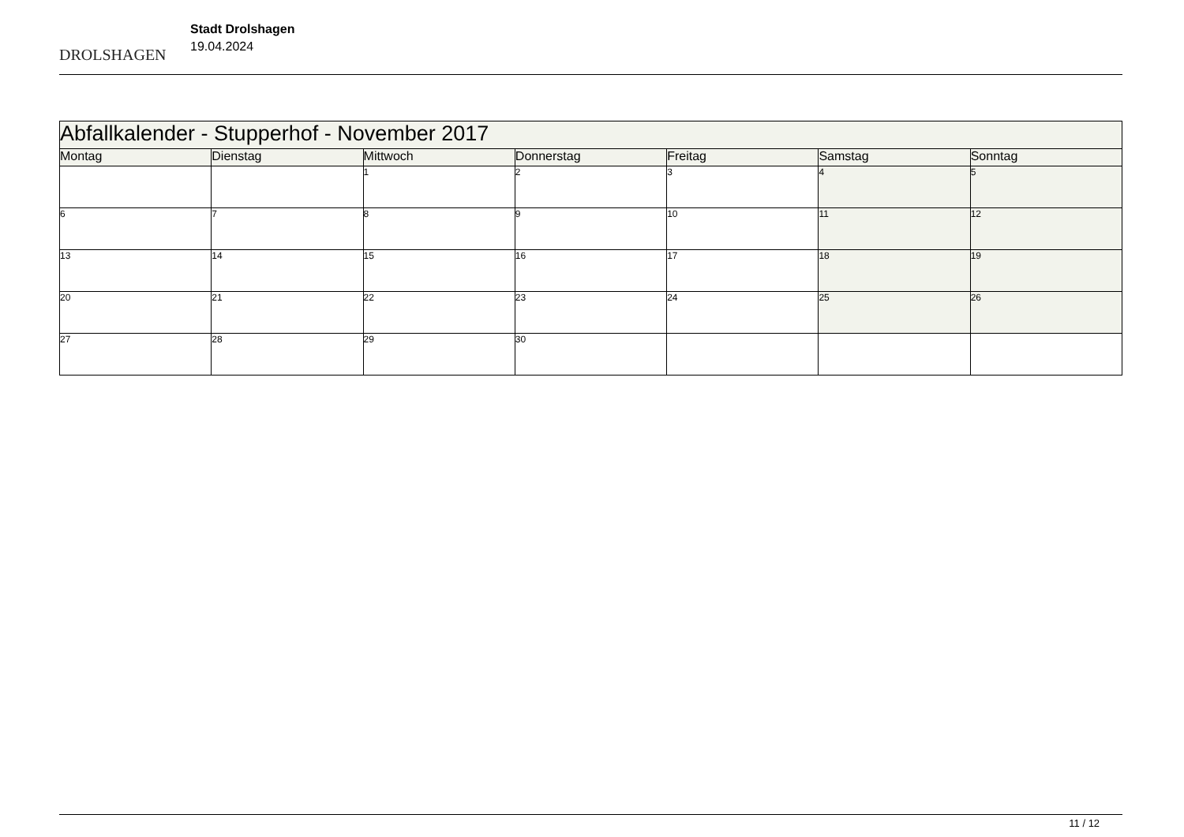DROLSHAGEN
Stadt Drolshagen
19.04.2024
| Abfallkalender - Stupperhof - November 2017 | | | | | | |
| Montag | Dienstag | Mittwoch | Donnerstag | Freitag | Samstag | Sonntag |
| | | 1 | 2 | 3 | 4 | 5 |
| 6 | 7 | 8 | 9 | 10 | 11 | 12 |
| 13 | 14 | 15 | 16 | 17 | 18 | 19 |
| 20 | 21 | 22 | 23 | 24 | 25 | 26 |
| 27 | 28 | 29 | 30 | | | |
11 / 12